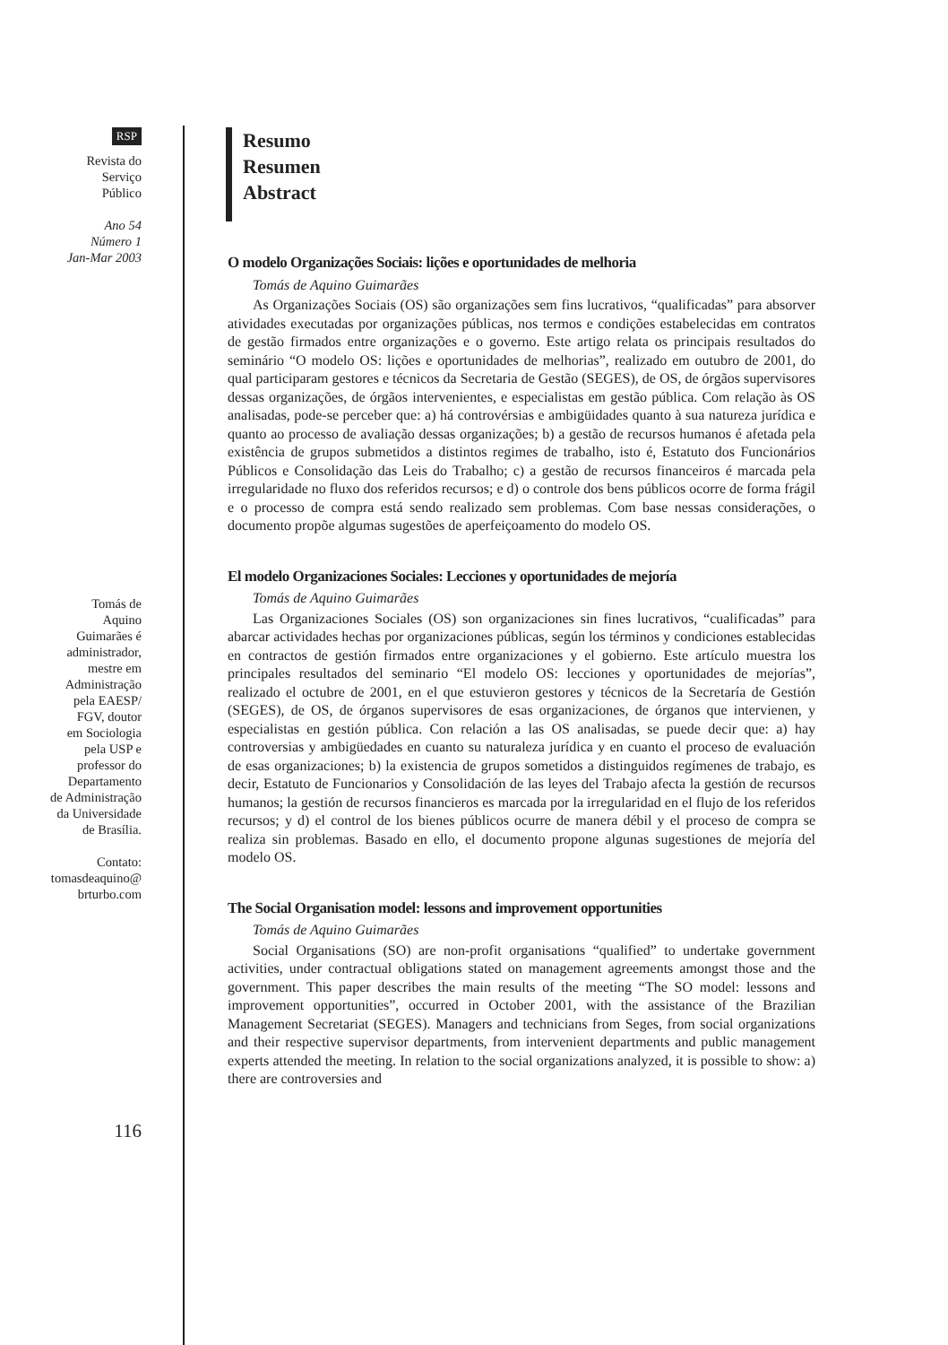RSP
Revista do
Serviço
Público
Ano 54
Número 1
Jan-Mar 2003
Tomás de
Aquino
Guimarães é
administrador,
mestre em
Administração
pela EAESP/
FGV, doutor
em Sociologia
pela USP e
professor do
Departamento
de Administração
da Universidade
de Brasília.
Contato:
tomasdeaquino@
brturbo.com
116
Resumo
Resumen
Abstract
O modelo Organizações Sociais: lições e oportunidades de melhoria
Tomás de Aquino Guimarães
As Organizações Sociais (OS) são organizações sem fins lucrativos, “qualificadas” para absorver atividades executadas por organizações públicas, nos termos e condições estabelecidas em contratos de gestão firmados entre organizações e o governo. Este artigo relata os principais resultados do seminário “O modelo OS: lições e oportunidades de melhorias”, realizado em outubro de 2001, do qual participaram gestores e técnicos da Secretaria de Gestão (SEGES), de OS, de órgãos supervisores dessas organizações, de órgãos intervenientes, e especialistas em gestão pública. Com relação às OS analisadas, pode-se perceber que: a) há controvérsias e ambigüidades quanto à sua natureza jurídica e quanto ao processo de avaliação dessas organizações; b) a gestão de recursos humanos é afetada pela existência de grupos submetidos a distintos regimes de trabalho, isto é, Estatuto dos Funcionários Públicos e Consolidação das Leis do Trabalho; c) a gestão de recursos financeiros é marcada pela irregularidade no fluxo dos referidos recursos; e d) o controle dos bens públicos ocorre de forma frágil e o processo de compra está sendo realizado sem problemas. Com base nessas considerações, o documento propõe algumas sugestões de aperfeiçoamento do modelo OS.
El modelo Organizaciones Sociales: Lecciones y oportunidades de mejoría
Tomás de Aquino Guimarães
Las Organizaciones Sociales (OS) son organizaciones sin fines lucrativos, “cualificadas” para abarcar actividades hechas por organizaciones públicas, según los términos y condiciones establecidas en contractos de gestión firmados entre organizaciones y el gobierno. Este artículo muestra los principales resultados del seminario “El modelo OS: lecciones y oportunidades de mejorías”, realizado el octubre de 2001, en el que estuvieron gestores y técnicos de la Secretaría de Gestión (SEGES), de OS, de órganos supervisores de esas organizaciones, de órganos que intervienen, y especialistas en gestión pública. Con relación a las OS analisadas, se puede decir que: a) hay controversias y ambigüedades en cuanto su naturaleza jurídica y en cuanto el proceso de evaluación de esas organizaciones; b) la existencia de grupos sometidos a distinguidos regímenes de trabajo, es decir, Estatuto de Funcionarios y Consolidación de las leyes del Trabajo afecta la gestión de recursos humanos; la gestión de recursos financieros es marcada por la irregularidad en el flujo de los referidos recursos; y d) el control de los bienes públicos ocurre de manera débil y el proceso de compra se realiza sin problemas. Basado en ello, el documento propone algunas sugestiones de mejoría del modelo OS.
The Social Organisation model: lessons and improvement opportunities
Tomás de Aquino Guimarães
Social Organisations (SO) are non-profit organisations “qualified” to undertake government activities, under contractual obligations stated on management agreements amongst those and the government. This paper describes the main results of the meeting “The SO model: lessons and improvement opportunities”, occurred in October 2001, with the assistance of the Brazilian Management Secretariat (SEGES). Managers and technicians from Seges, from social organizations and their respective supervisor departments, from intervenient departments and public management experts attended the meeting. In relation to the social organizations analyzed, it is possible to show: a) there are controversies and